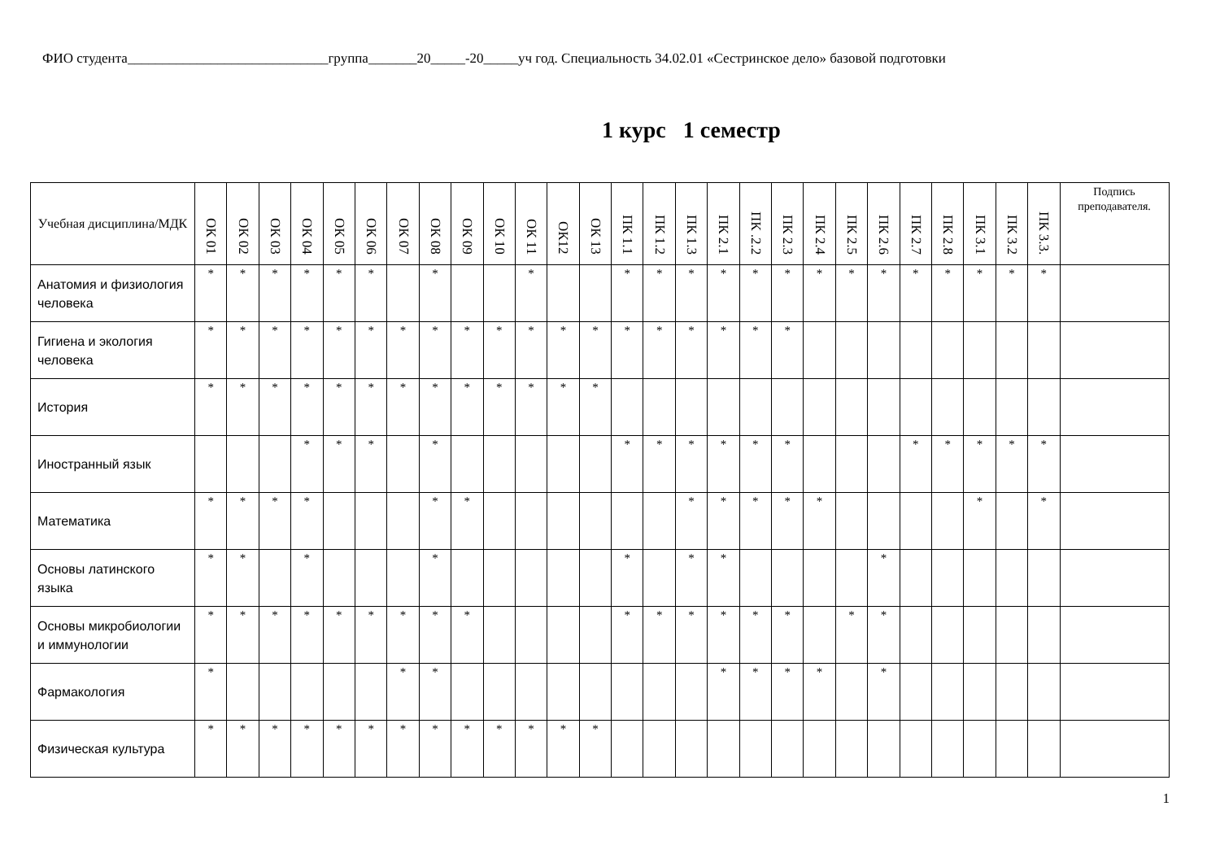ФИО студента_____________________________группа_______20_____-20_____уч год. Специальность 34.02.01 «Сестринское дело» базовой подготовки
1 курс 1 семестр
| Учебная дисциплина/МДК | ОК 01 | ОК 02 | ОК 03 | ОК 04 | ОК 05 | ОК 06 | ОК 07 | ОК 08 | ОК 09 | ОК 10 | ОК 11 | ОК12 | ОК 13 | ПК 1.1 | ПК 1.2 | ПК 1.3 | ПК 2.1 | ПК .2.2 | ПК 2.3 | ПК 2.4 | ПК 2.5 | ПК 2.6 | ПК 2.7 | ПК 2.8 | ПК 3.1 | ПК 3.2 | ПК 3.3. | Подпись преподавателя. |
| --- | --- | --- | --- | --- | --- | --- | --- | --- | --- | --- | --- | --- | --- | --- | --- | --- | --- | --- | --- | --- | --- | --- | --- | --- | --- | --- | --- | --- |
| Анатомия и физиология человека | * | * | * | * | * | * | | * | | | * | | | * | * | * | * | * | * | * | * | * | * | * | * | * | * | |
| Гигиена и экология человека | * | * | * | * | * | * | * | * | * | * | * | * | * | * | * | * | * | * | * | | | | | | | | | |
| История | * | * | * | * | * | * | * | * | * | * | * | * | * | | | | | | | | | | | | | | | |
| Иностранный язык | | | | * | * | * | | * | | | | | | * | * | * | * | * | * | | | | * | * | * | * | * | |
| Математика | * | * | * | * | | | | * | * | | | | | | | * | * | * | * | * | | | | | * | | * | |
| Основы латинского языка | * | * | | * | | | | * | | | | | | * | | * | * | | | | | * | | | | | | |
| Основы микробиологии и иммунологии | * | * | * | * | * | * | * | * | * | | | | | * | * | * | * | * | * | | * | * | | | | | | |
| Фармакология | * | | | | | | * | * | | | | | | | | | * | * | * | * | | * | | | | | | |
| Физическая культура | * | * | * | * | * | * | * | * | * | * | * | * | * | | | | | | | | | | | | | | | |
1